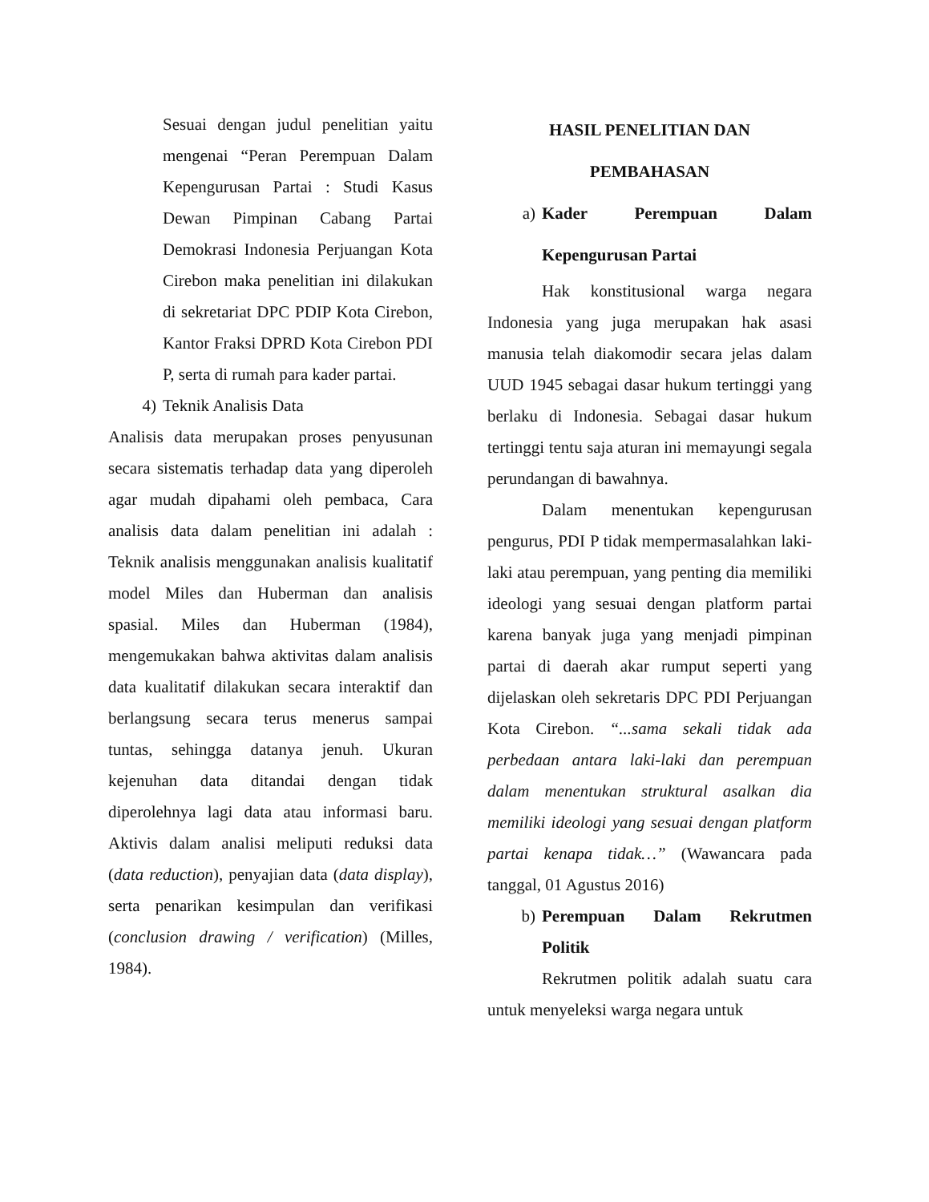Sesuai dengan judul penelitian yaitu mengenai “Peran Perempuan Dalam Kepengurusan Partai : Studi Kasus Dewan Pimpinan Cabang Partai Demokrasi Indonesia Perjuangan Kota Cirebon maka penelitian ini dilakukan di sekretariat DPC PDIP Kota Cirebon, Kantor Fraksi DPRD Kota Cirebon PDI P, serta di rumah para kader partai.
4) Teknik Analisis Data
Analisis data merupakan proses penyusunan secara sistematis terhadap data yang diperoleh agar mudah dipahami oleh pembaca, Cara analisis data dalam penelitian ini adalah : Teknik analisis menggunakan analisis kualitatif model Miles dan Huberman dan analisis spasial. Miles dan Huberman (1984), mengemukakan bahwa aktivitas dalam analisis data kualitatif dilakukan secara interaktif dan berlangsung secara terus menerus sampai tuntas, sehingga datanya jenuh. Ukuran kejenuhan data ditandai dengan tidak diperolehnya lagi data atau informasi baru. Aktivis dalam analisi meliputi reduksi data (data reduction), penyajian data (data display), serta penarikan kesimpulan dan verifikasi (conclusion drawing / verification) (Milles, 1984).
HASIL PENELITIAN DAN
PEMBAHASAN
a) Kader Perempuan Dalam Kepengurusan Partai
Hak konstitusional warga negara Indonesia yang juga merupakan hak asasi manusia telah diakomodir secara jelas dalam UUD 1945 sebagai dasar hukum tertinggi yang berlaku di Indonesia. Sebagai dasar hukum tertinggi tentu saja aturan ini memayungi segala perundangan di bawahnya.
Dalam menentukan kepengurusan pengurus, PDI P tidak mempermasalahkan laki-laki atau perempuan, yang penting dia memiliki ideologi yang sesuai dengan platform partai karena banyak juga yang menjadi pimpinan partai di daerah akar rumput seperti yang dijelaskan oleh sekretaris DPC PDI Perjuangan Kota Cirebon. “...sama sekali tidak ada perbedaan antara laki-laki dan perempuan dalam menentukan struktural asalkan dia memiliki ideologi yang sesuai dengan platform partai kenapa tidak…” (Wawancara pada tanggal, 01 Agustus 2016)
b) Perempuan Dalam Rekrutmen Politik
Rekrutmen politik adalah suatu cara untuk menyeleksi warga negara untuk